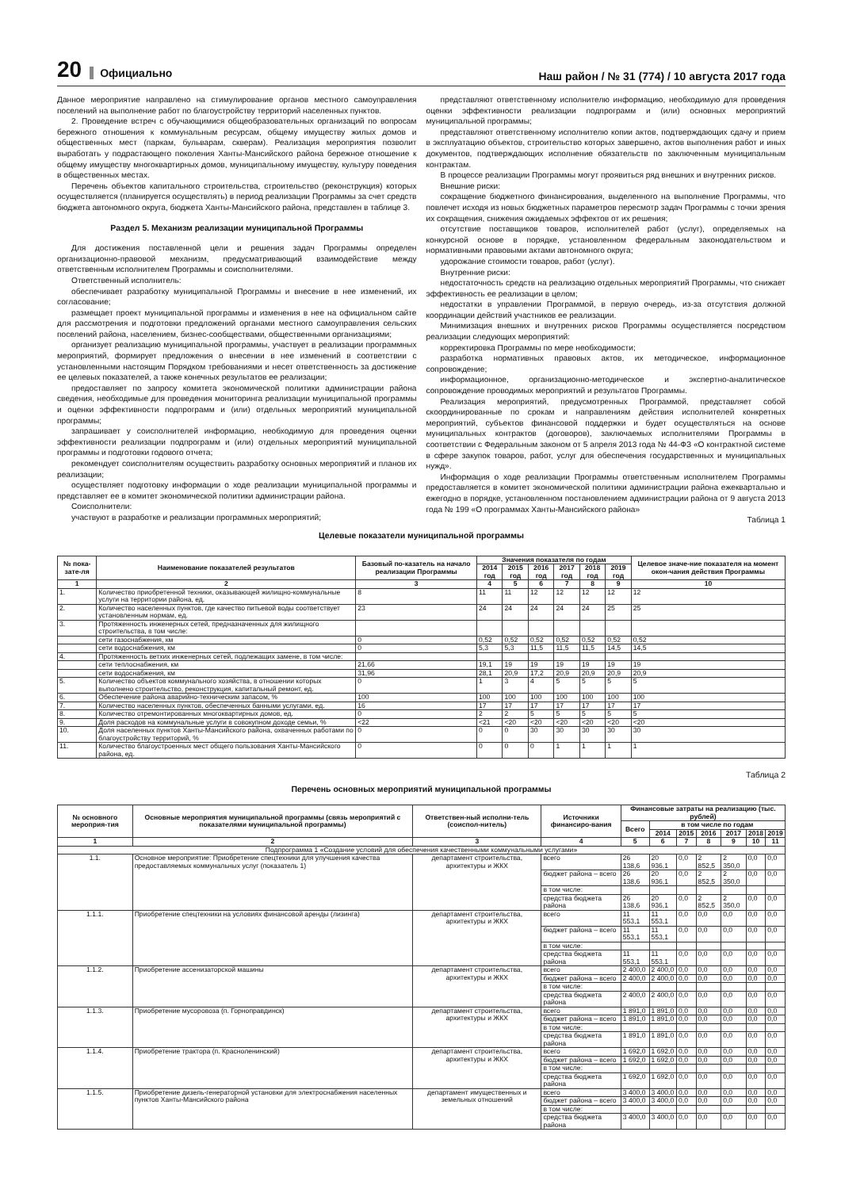20 Официально
Наш район / № 31 (774) / 10 августа 2017 года
Данное мероприятие направлено на стимулирование органов местного самоуправления поселений на выполнение работ по благоустройству территорий населенных пунктов.
2. Проведение встреч с обучающимися общеобразовательных организаций по вопросам бережного отношения к коммунальным ресурсам, общему имуществу жилых домов и общественных мест (паркам, бульварам, скверам). Реализация мероприятия позволит выработать у подрастающего поколения Ханты-Мансийского района бережное отношение к общему имуществу многоквартирных домов, муниципальному имуществу, культуру поведения в общественных местах.
Перечень объектов капитального строительства, строительство (реконструкция) которых осуществляется (планируется осуществлять) в период реализации Программы за счет средств бюджета автономного округа, бюджета Ханты-Мансийского района, представлен в таблице 3.
Раздел 5. Механизм реализации муниципальной Программы
Для достижения поставленной цели и решения задач Программы определен организационно-правовой механизм, предусматривающий взаимодействие между ответственным исполнителем Программы и соисполнителями.
Ответственный исполнитель:
обеспечивает разработку муниципальной Программы и внесение в нее изменений, их согласование;
размещает проект муниципальной программы и изменения в нее на официальном сайте для рассмотрения и подготовки предложений органами местного самоуправления сельских поселений района, населением, бизнес-сообществами, общественными организациями;
организует реализацию муниципальной программы, участвует в реализации программных мероприятий, формирует предложения о внесении в нее изменений в соответствии с установленными настоящим Порядком требованиями и несет ответственность за достижение ее целевых показателей, а также конечных результатов ее реализации;
предоставляет по запросу комитета экономической политики администрации района сведения, необходимые для проведения мониторинга реализации муниципальной программы и оценки эффективности подпрограмм и (или) отдельных мероприятий муниципальной программы;
запрашивает у соисполнителей информацию, необходимую для проведения оценки эффективности реализации подпрограмм и (или) отдельных мероприятий муниципальной программы и подготовки годового отчета;
рекомендует соисполнителям осуществить разработку основных мероприятий и планов их реализации;
осуществляет подготовку информации о ходе реализации муниципальной программы и представляет ее в комитет экономической политики администрации района.
Соисполнители:
участвуют в разработке и реализации программных мероприятий;
представляют ответственному исполнителю информацию, необходимую для проведения оценки эффективности реализации подпрограмм и (или) основных мероприятий муниципальной программы;
представляют ответственному исполнителю копии актов, подтверждающих сдачу и прием в эксплуатацию объектов, строительство которых завершено, актов выполнения работ и иных документов, подтверждающих исполнение обязательств по заключенным муниципальным контрактам.
В процессе реализации Программы могут проявиться ряд внешних и внутренних рисков.
Внешние риски:
сокращение бюджетного финансирования, выделенного на выполнение Программы, что повлечет исходя из новых бюджетных параметров пересмотр задач Программы с точки зрения их сокращения, снижения ожидаемых эффектов от их решения;
отсутствие поставщиков товаров, исполнителей работ (услуг), определяемых на конкурсной основе в порядке, установленном федеральным законодательством и нормативными правовыми актами автономного округа;
удорожание стоимости товаров, работ (услуг).
Внутренние риски:
недостаточность средств на реализацию отдельных мероприятий Программы, что снижает эффективность ее реализации в целом;
недостатки в управлении Программой, в первую очередь, из-за отсутствия должной координации действий участников ее реализации.
Минимизация внешних и внутренних рисков Программы осуществляется посредством реализации следующих мероприятий:
корректировка Программы по мере необходимости;
разработка нормативных правовых актов, их методическое, информационное сопровождение;
информационное, организационно-методическое и экспертно-аналитическое сопровождение проводимых мероприятий и результатов Программы.
Реализация мероприятий, предусмотренных Программой, представляет собой скоординированные по срокам и направлениям действия исполнителей конкретных мероприятий, субъектов финансовой поддержки и будет осуществляться на основе муниципальных контрактов (договоров), заключаемых исполнителями Программы в соответствии с Федеральным законом от 5 апреля 2013 года № 44-ФЗ «О контрактной системе в сфере закупок товаров, работ, услуг для обеспечения государственных и муниципальных нужд».
Информация о ходе реализации Программы ответственным исполнителем Программы предоставляется в комитет экономической политики администрации района ежеквартально и ежегодно в порядке, установленном постановлением администрации района от 9 августа 2013 года № 199 «О программах Ханты-Мансийского района»
Таблица 1
Целевые показатели муниципальной программы
| № пока-зате-ля | Наименование показателей результатов | Базовый по-казатель на начало реализации Программы | Значения показателя по годам | | | | | | Целевое значе-ние показателя на момент окон-чания действия Программы |
| --- | --- | --- | --- | --- | --- | --- | --- | --- | --- |
| | | | 2014 год | 2015 год | 2016 год | 2017 год | 2018 год | 2019 год | |
| 1 | 2 | 3 | 4 | 5 | 6 | 7 | 8 | 9 | 10 |
| 1. | Количество приобретенной техники, оказывающей жилищно-коммунальные услуги на территории района, ед. | 8 | 11 | 11 | 12 | 12 | 12 | 12 | 12 |
| 2. | Количество населенных пунктов, где качество питьевой воды соответствует установленным нормам, ед. | 23 | 24 | 24 | 24 | 24 | 24 | 25 | 25 |
| 3. | Протяженность инженерных сетей, предназначенных для жилищного строительства, в том числе: | | | | | | | | |
| | сети газоснабжения, км | 0 | 0,52 | 0,52 | 0,52 | 0,52 | 0,52 | 0,52 | 0,52 |
| | сети водоснабжения, км | 0 | 5,3 | 5,3 | 11,5 | 11,5 | 11,5 | 14,5 | 14,5 |
| 4. | Протяженность ветхих инженерных сетей, подлежащих замене, в том числе: | | | | | | | | |
| | сети теплоснабжения, км | 21,66 | 19,1 | 19 | 19 | 19 | 19 | 19 | 19 |
| | сети водоснабжения, км | 31,96 | 28,1 | 20,9 | 17,2 | 20,9 | 20,9 | 20,9 | 20,9 |
| 5. | Количество объектов коммунального хозяйства, в отношении которых выполнено строительство, реконструкция, капитальный ремонт, ед. | 0 | 1 | 3 | 4 | 5 | 5 | 5 | 5 |
| 6. | Обеспечение района аварийно-техническим запасом, % | 100 | 100 | 100 | 100 | 100 | 100 | 100 | 100 |
| 7. | Количество населенных пунктов, обеспеченных банными услугами, ед. | 16 | 17 | 17 | 17 | 17 | 17 | 17 | 17 |
| 8. | Количество отремонтированных многоквартирных домов, ед. | 0 | 2 | 2 | 5 | 5 | 5 | 5 | 5 |
| 9. | Доля расходов на коммунальные услуги в совокупном доходе семьи, % | <22 | <21 | <20 | <20 | <20 | <20 | <20 | <20 |
| 10. | Доля населенных пунктов Ханты-Мансийского района, охваченных работами по благоустройству территорий, % | 0 | 0 | 0 | 30 | 30 | 30 | 30 | 30 |
| 11. | Количество благоустроенных мест общего пользования Ханты-Мансийского района, ед. | 0 | 0 | 0 | 0 | 1 | 1 | 1 | 1 |
Таблица 2
Перечень основных мероприятий муниципальной программы
| № основного мероприя-тия | Основные мероприятия муниципальной программы (связь мероприятий с показателями муниципальной программы) | Ответствен-ный исполни-тель (соиспол-нитель) | Источники финансиро-вания | Финансовые затраты на реализацию (тыс. рублей) | | | | | | |
| --- | --- | --- | --- | --- | --- | --- | --- | --- | --- | --- |
| | | | | Всего | в том числе по годам | | | | | |
| | | | | | 2014 | 2015 | 2016 | 2017 | 2018 | 2019 |
| 1 | 2 | 3 | 4 | 5 | 6 | 7 | 8 | 9 | 10 | 11 |
| Подпрограмма 1 «Создание условий для обеспечения качественными коммунальными услугами» | | | | | | | | | | |
| 1.1. | Основное мероприятие: Приобретение спецтехники для улучшения качества предоставляемых коммунальных услуг (показатель 1) | департамент строительства, архитектуры и ЖКХ | всего | 26 138,6 | 20 936,1 | 0,0 | 2 852,5 | 2 350,0 | 0,0 | 0,0 |
| | | | бюджет района – всего | 26 138,6 | 20 936,1 | 0,0 | 2 852,5 | 2 350,0 | 0,0 | 0,0 |
| | | | в том числе: | | | | | | | |
| | | | средства бюджета района | 26 138,6 | 20 936,1 | 0,0 | 2 852,5 | 2 350,0 | 0,0 | 0,0 |
| 1.1.1. | Приобретение спецтехники на условиях финансовой аренды (лизинга) | департамент строительства, архитектуры и ЖКХ | всего | 11 553,1 | 11 553,1 | 0,0 | 0,0 | 0,0 | 0,0 | 0,0 |
| | | | бюджет района – всего | 11 553,1 | 11 553,1 | 0,0 | 0,0 | 0,0 | 0,0 | 0,0 |
| | | | в том числе: | | | | | | | |
| | | | средства бюджета района | 11 553,1 | 11 553,1 | 0,0 | 0,0 | 0,0 | 0,0 | 0,0 |
| 1.1.2. | Приобретение ассенизаторской машины | департамент строительства, архитектуры и ЖКХ | всего | 2 400,0 | 2 400,0 | 0,0 | 0,0 | 0,0 | 0,0 | 0,0 |
| | | | бюджет района – всего | 2 400,0 | 2 400,0 | 0,0 | 0,0 | 0,0 | 0,0 | 0,0 |
| | | | в том числе: | | | | | | | |
| | | | средства бюджета района | 2 400,0 | 2 400,0 | 0,0 | 0,0 | 0,0 | 0,0 | 0,0 |
| 1.1.3. | Приобретение мусоровоза (п. Горноправдинск) | департамент строительства, архитектуры и ЖКХ | всего | 1 891,0 | 1 891,0 | 0,0 | 0,0 | 0,0 | 0,0 | 0,0 |
| | | | бюджет района – всего | 1 891,0 | 1 891,0 | 0,0 | 0,0 | 0,0 | 0,0 | 0,0 |
| | | | в том числе: | | | | | | | |
| | | | средства бюджета района | 1 891,0 | 1 891,0 | 0,0 | 0,0 | 0,0 | 0,0 | 0,0 |
| 1.1.4. | Приобретение трактора (п. Красноленинский) | департамент строительства, архитектуры и ЖКХ | всего | 1 692,0 | 1 692,0 | 0,0 | 0,0 | 0,0 | 0,0 | 0,0 |
| | | | бюджет района – всего | 1 692,0 | 1 692,0 | 0,0 | 0,0 | 0,0 | 0,0 | 0,0 |
| | | | в том числе: | | | | | | | |
| | | | средства бюджета района | 1 692,0 | 1 692,0 | 0,0 | 0,0 | 0,0 | 0,0 | 0,0 |
| 1.1.5. | Приобретение дизель-генераторной установки для электроснабжения населенных пунктов Ханты-Мансийского района | департамент имущественных и земельных отношений | всего | 3 400,0 | 3 400,0 | 0,0 | 0,0 | 0,0 | 0,0 | 0,0 |
| | | | бюджет района – всего | 3 400,0 | 3 400,0 | 0,0 | 0,0 | 0,0 | 0,0 | 0,0 |
| | | | в том числе: | | | | | | | |
| | | | средства бюджета района | 3 400,0 | 3 400,0 | 0,0 | 0,0 | 0,0 | 0,0 | 0,0 |